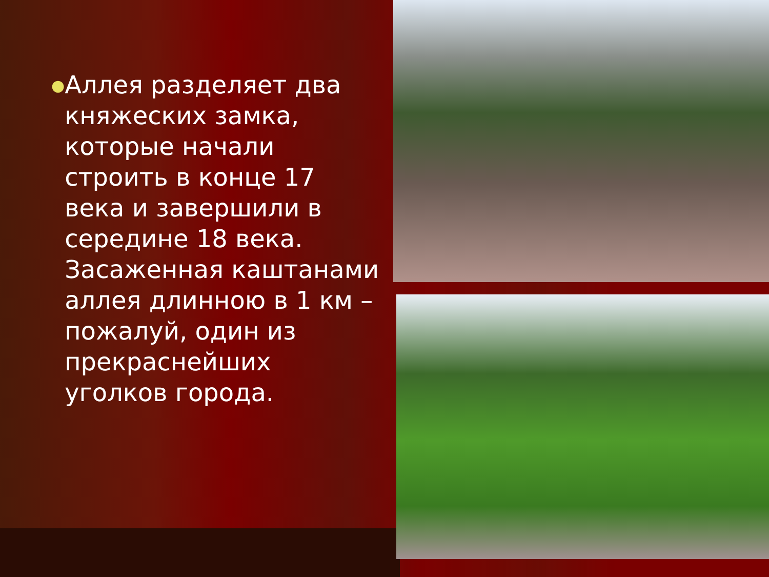●
Аллея разделяет два княжеских замка, которые начали строить в конце 17 века и завершили в середине 18 века. Засаженная каштанами аллея длинною в 1 км – пожалуй, один из прекраснейших уголков города.